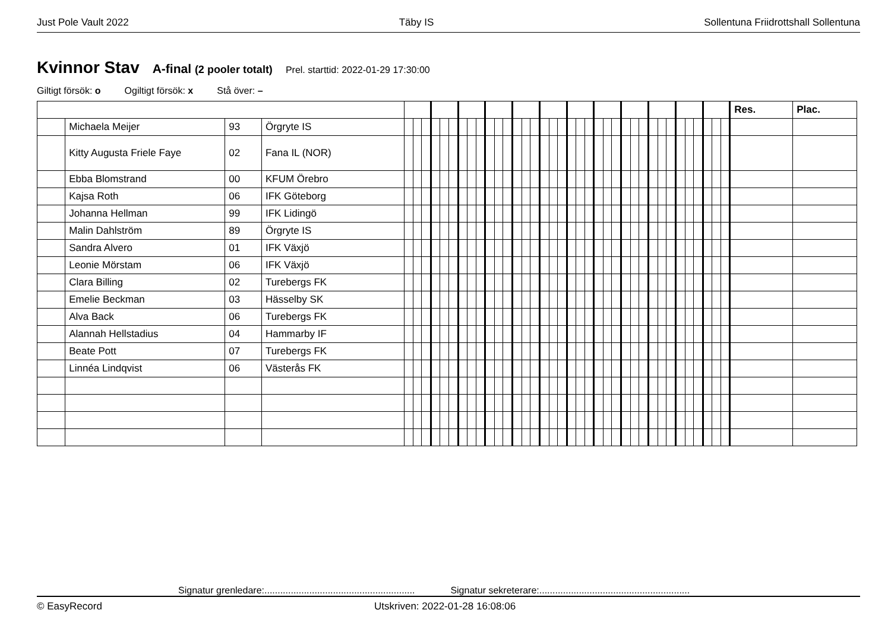Just Pole Vault 2022 Täby IS Sollentuna Friidrottshall Sollentuna
Kvinnor Stav A-final (2 pooler totalt) Prel. starttid: 2022-01-29 17:30:00
Giltigt försök: o Ogiltigt försök: x Stå över: –
| | | | | | | | | | | | | | | | | | | | | | | | | | | | | | | | | | | | | | | | | Res. | Plac. |
| | Michaela Meijer | 93 | Örgryte IS | | | | | | | | | | | | | | | | | | | | | | | | | | | | | | | | | | | | | | |
| | Kitty Augusta Friele Faye | 02 | Fana IL (NOR) | | | | | | | | | | | | | | | | | | | | | | | | | | | | | | | | | | | | | | |
| | Ebba Blomstrand | 00 | KFUM Örebro | | | | | | | | | | | | | | | | | | | | | | | | | | | | | | | | | | | | | | |
| | Kajsa Roth | 06 | IFK Göteborg | | | | | | | | | | | | | | | | | | | | | | | | | | | | | | | | | | | | | | |
| | Johanna Hellman | 99 | IFK Lidingö | | | | | | | | | | | | | | | | | | | | | | | | | | | | | | | | | | | | | | |
| | Malin Dahlström | 89 | Örgryte IS | | | | | | | | | | | | | | | | | | | | | | | | | | | | | | | | | | | | | | |
| | Sandra Alvero | 01 | IFK Växjö | | | | | | | | | | | | | | | | | | | | | | | | | | | | | | | | | | | | | | |
| | Leonie Mörstam | 06 | IFK Växjö | | | | | | | | | | | | | | | | | | | | | | | | | | | | | | | | | | | | | | |
| | Clara Billing | 02 | Turebergs FK | | | | | | | | | | | | | | | | | | | | | | | | | | | | | | | | | | | | | | |
| | Emelie Beckman | 03 | Hässelby SK | | | | | | | | | | | | | | | | | | | | | | | | | | | | | | | | | | | | | | |
| | Alva Back | 06 | Turebergs FK | | | | | | | | | | | | | | | | | | | | | | | | | | | | | | | | | | | | | | |
| | Alannah Hellstadius | 04 | Hammarby IF | | | | | | | | | | | | | | | | | | | | | | | | | | | | | | | | | | | | | | |
| | Beate Pott | 07 | Turebergs FK | | | | | | | | | | | | | | | | | | | | | | | | | | | | | | | | | | | | | | |
| | Linnéa Lindqvist | 06 | Västerås FK | | | | | | | | | | | | | | | | | | | | | | | | | | | | | | | | | | | | | | |
Signatur grenledare:......................................................... Signatur sekreterare:.........................................................
© EasyRecord Utskriven: 2022-01-28 16:08:06